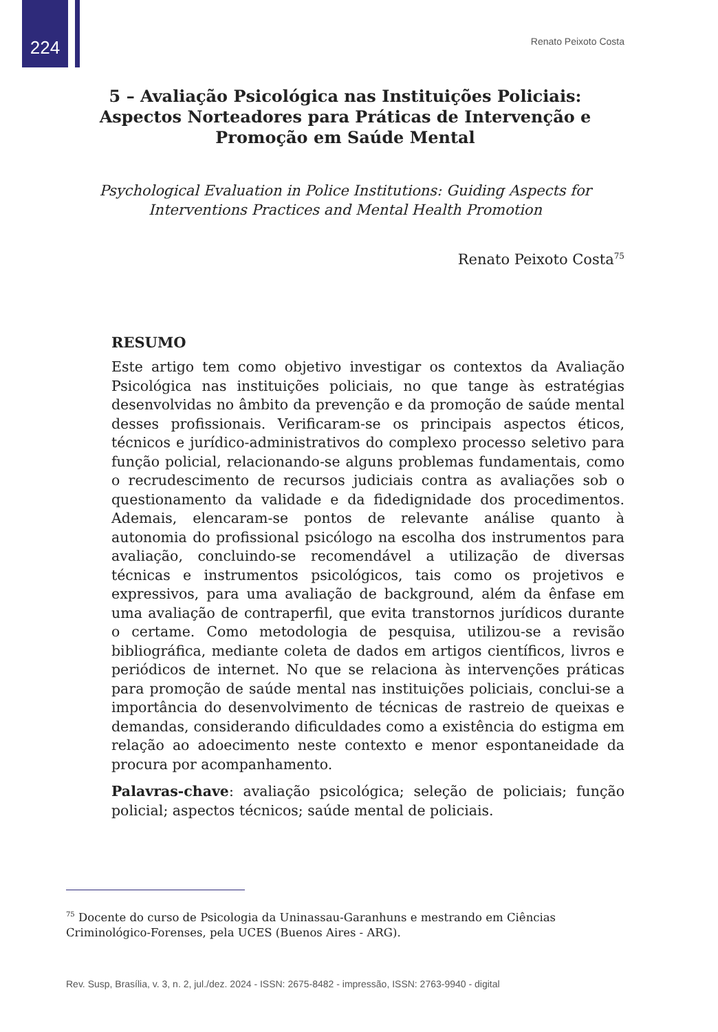224
Renato Peixoto Costa
5 – Avaliação Psicológica nas Instituições Policiais: Aspectos Norteadores para Práticas de Intervenção e Promoção em Saúde Mental
Psychological Evaluation in Police Institutions: Guiding Aspects for
Interventions Practices and Mental Health Promotion
Renato Peixoto Costa<sup>75</sup>
RESUMO
Este artigo tem como objetivo investigar os contextos da Avaliação Psicológica nas instituições policiais, no que tange às estratégias desenvolvidas no âmbito da prevenção e da promoção de saúde mental desses profissionais. Verificaram-se os principais aspectos éticos, técnicos e jurídico-administrativos do complexo processo seletivo para função policial, relacionando-se alguns problemas fundamentais, como o recrudescimento de recursos judiciais contra as avaliações sob o questionamento da validade e da fidedignidade dos procedimentos. Ademais, elencaram-se pontos de relevante análise quanto à autonomia do profissional psicólogo na escolha dos instrumentos para avaliação, concluindo-se recomendável a utilização de diversas técnicas e instrumentos psicológicos, tais como os projetivos e expressivos, para uma avaliação de background, além da ênfase em uma avaliação de contraperfil, que evita transtornos jurídicos durante o certame. Como metodologia de pesquisa, utilizou-se a revisão bibliográfica, mediante coleta de dados em artigos científicos, livros e periódicos de internet. No que se relaciona às intervenções práticas para promoção de saúde mental nas instituições policiais, conclui-se a importância do desenvolvimento de técnicas de rastreio de queixas e demandas, considerando dificuldades como a existência do estigma em relação ao adoecimento neste contexto e menor espontaneidade da procura por acompanhamento.
Palavras-chave: avaliação psicológica; seleção de policiais; função policial; aspectos técnicos; saúde mental de policiais.
<sup>75</sup> Docente do curso de Psicologia da Uninassau-Garanhuns e mestrando em Ciências Criminológico-Forenses, pela UCES (Buenos Aires - ARG).
Rev. Susp, Brasília, v. 3, n. 2, jul./dez. 2024 - ISSN: 2675-8482 - impressão, ISSN: 2763-9940 - digital